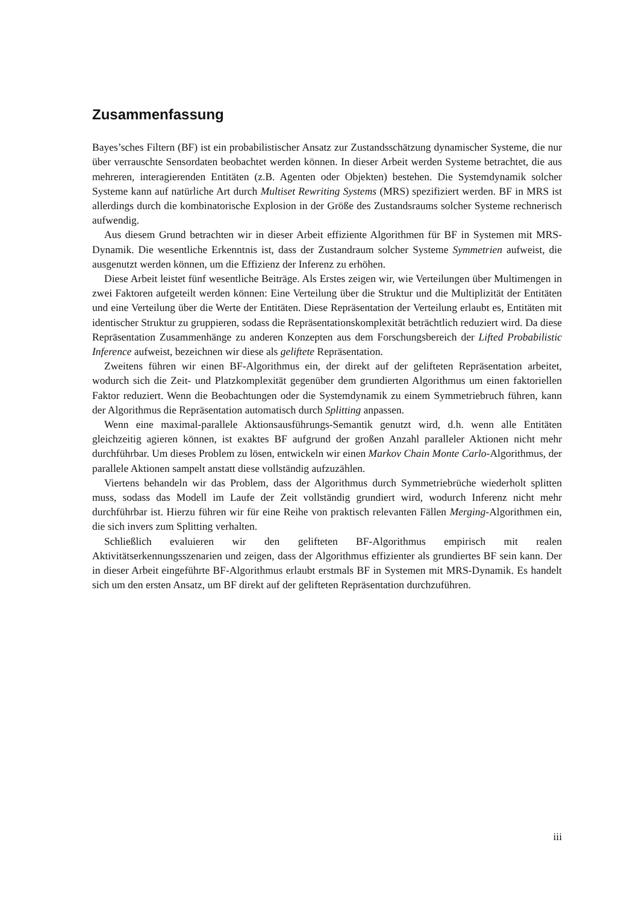Zusammenfassung
Bayes’sches Filtern (BF) ist ein probabilistischer Ansatz zur Zustandsschätzung dynamischer Systeme, die nur über verrauschte Sensordaten beobachtet werden können. In dieser Arbeit werden Systeme betrachtet, die aus mehreren, interagierenden Entitäten (z.B. Agenten oder Objekten) bestehen. Die Systemdynamik solcher Systeme kann auf natürliche Art durch Multiset Rewriting Systems (MRS) spezifiziert werden. BF in MRS ist allerdings durch die kombinatorische Explosion in der Größe des Zustandsraums solcher Systeme rechnerisch aufwendig.
Aus diesem Grund betrachten wir in dieser Arbeit effiziente Algorithmen für BF in Systemen mit MRS-Dynamik. Die wesentliche Erkenntnis ist, dass der Zustandraum solcher Systeme Symmetrien aufweist, die ausgenutzt werden können, um die Effizienz der Inferenz zu erhöhen.
Diese Arbeit leistet fünf wesentliche Beiträge. Als Erstes zeigen wir, wie Verteilungen über Multimengen in zwei Faktoren aufgeteilt werden können: Eine Verteilung über die Struktur und die Multiplizität der Entitäten und eine Verteilung über die Werte der Entitäten. Diese Repräsentation der Verteilung erlaubt es, Entitäten mit identischer Struktur zu gruppieren, sodass die Repräsentationskomplexität beträchtlich reduziert wird. Da diese Repräsentation Zusammenhänge zu anderen Konzepten aus dem Forschungsbereich der Lifted Probabilistic Inference aufweist, bezeichnen wir diese als geliftete Repräsentation.
Zweitens führen wir einen BF-Algorithmus ein, der direkt auf der gelifteten Repräsentation arbeitet, wodurch sich die Zeit- und Platzkomplexität gegenüber dem grundierten Algorithmus um einen faktoriellen Faktor reduziert. Wenn die Beobachtungen oder die Systemdynamik zu einem Symmetriebruch führen, kann der Algorithmus die Repräsentation automatisch durch Splitting anpassen.
Wenn eine maximal-parallele Aktionsausführungs-Semantik genutzt wird, d.h. wenn alle Entitäten gleichzeitig agieren können, ist exaktes BF aufgrund der großen Anzahl paralleler Aktionen nicht mehr durchführbar. Um dieses Problem zu lösen, entwickeln wir einen Markov Chain Monte Carlo-Algorithmus, der parallele Aktionen sampelt anstatt diese vollständig aufzuzählen.
Viertens behandeln wir das Problem, dass der Algorithmus durch Symmetriebrüche wiederholt splitten muss, sodass das Modell im Laufe der Zeit vollständig grundiert wird, wodurch Inferenz nicht mehr durchführbar ist. Hierzu führen wir für eine Reihe von praktisch relevanten Fällen Merging-Algorithmen ein, die sich invers zum Splitting verhalten.
Schließlich evaluieren wir den gelifteten BF-Algorithmus empirisch mit realen Aktivitätserkennungsszenarien und zeigen, dass der Algorithmus effizienter als grundiertes BF sein kann. Der in dieser Arbeit eingeführte BF-Algorithmus erlaubt erstmals BF in Systemen mit MRS-Dynamik. Es handelt sich um den ersten Ansatz, um BF direkt auf der gelifteten Repräsentation durchzuführen.
iii